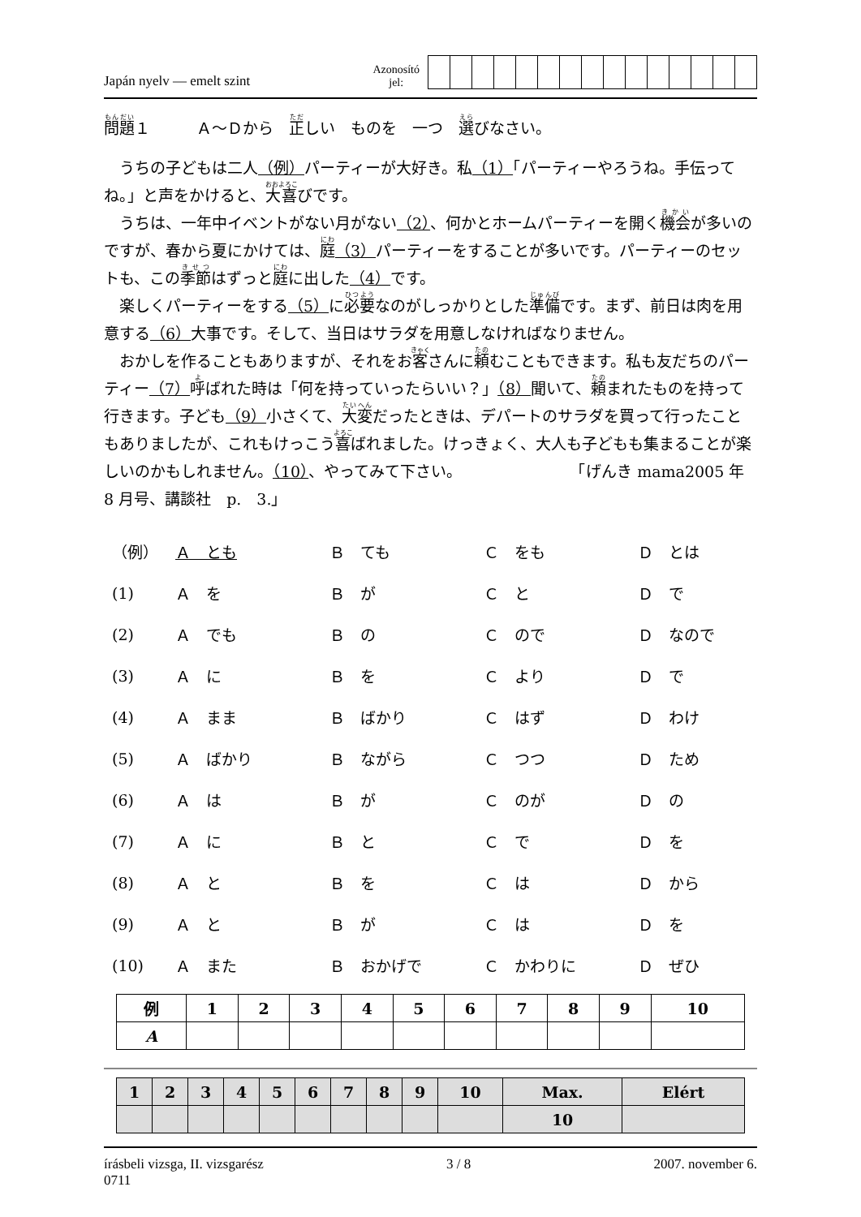Japán nyelv — emelt szint
Azonosító
jel:
問題１　　　Ａ～Ｄから　正しい　ものを　一つ　選びなさい。
　うちの子どもは二人（例）パーティーが大好き。私（1）「パーティーやろうね。手伝ってね。」と声をかけると、大喜びです。
　うちは、一年中イベントがない月がない（2）、何かとホームパーティーを開く機会が多いのですが、春から夏にかけては、庭（3）パーティーをすることが多いです。パーティーのセットも、この季節はずっと庭に出した（4）です。
　楽しくパーティーをする（5）に必要なのがしっかりとした準備です。まず、前日は肉を用意する（6）大事です。そして、当日はサラダを用意しなければなりません。
　おかしを作ることもありますが、それをお客さんに頼むこともできます。私も友だちのパーティー（7）呼ばれた時は「何を持っていったらいい？」（8）聞いて、頼まれたものを持って行きます。子ども（9）小さくて、大変だったときは、デパートのサラダを買って行ったこともありましたが、これもけっこう喜ばれました。けっきょく、大人も子どもも集まることが楽しいのかもしれません。（10）、やってみて下さい。　　　　　　　　「げんき mama2005 年 8 月号、講談社　p.　3.」
（例） Ａ　とも Ｂ　ても Ｃ　をも Ｄ　とは
(1) Ａ　を Ｂ　が Ｃ　と Ｄ　で
(2) Ａ　でも Ｂ　の Ｃ　ので Ｄ　なので
(3) Ａ　に Ｂ　を Ｃ　より Ｄ　で
(4) Ａ　まま Ｂ　ばかり Ｃ　はず Ｄ　わけ
(5) Ａ　ばかり Ｂ　ながら Ｃ　つつ Ｄ　ため
(6) Ａ　は Ｂ　が Ｃ　のが Ｄ　の
(7) Ａ　に Ｂ　と Ｃ　で Ｄ　を
(8) Ａ　と Ｂ　を Ｃ　は Ｄ　から
(9) Ａ　と Ｂ　が Ｃ　は Ｄ　を
(10) Ａ　また Ｂ　おかげで Ｃ　かわりに Ｄ　ぜひ
| 例 | 1 | 2 | 3 | 4 | 5 | 6 | 7 | 8 | 9 | 10 |
| --- | --- | --- | --- | --- | --- | --- | --- | --- | --- | --- |
| A | | | | | | | | | | |
| 1 | 2 | 3 | 4 | 5 | 6 | 7 | 8 | 9 | 10 | Max. | Elért |
| --- | --- | --- | --- | --- | --- | --- | --- | --- | --- | --- | --- |
| | | | | | | | | | | 10 | |
írásbeli vizsga, II. vizsgarész
0711 3 / 8 2007. november 6.